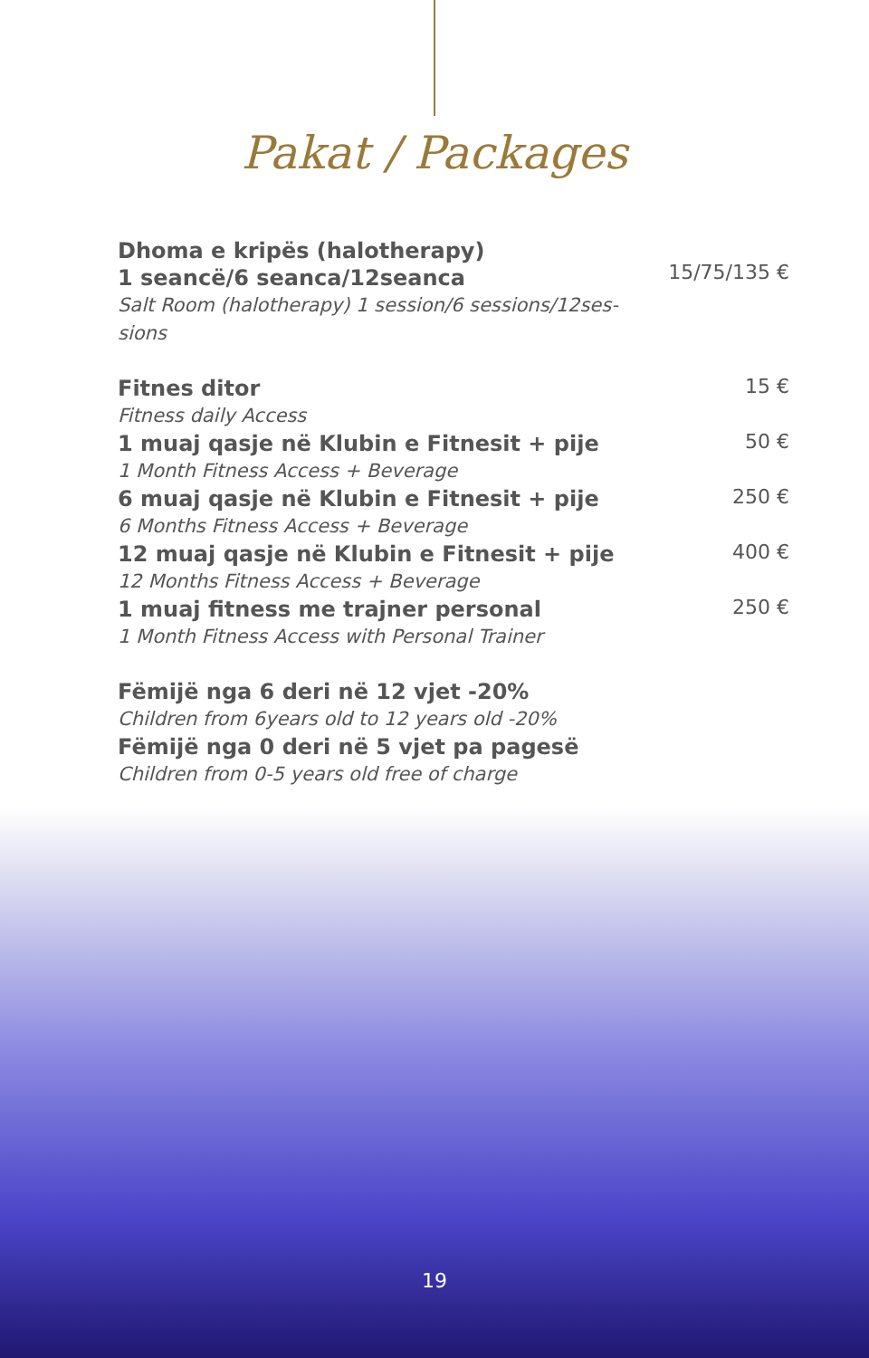Pakat / Packages
Dhoma e kripës (halotherapy)
1 seancë/6 seanca/12seanca
Salt Room (halotherapy) 1 session/6 sessions/12ses-
sions
15/75/135 €
Fitnes ditor
Fitness daily Access
15 €
1 muaj qasje në Klubin e Fitnesit + pije
1 Month Fitness Access + Beverage
50 €
6 muaj qasje në Klubin e Fitnesit + pije
6 Months Fitness Access + Beverage
250 €
12 muaj qasje në Klubin e Fitnesit + pije
12 Months Fitness Access + Beverage
400 €
1 muaj fitness me trajner personal
1 Month Fitness Access with Personal Trainer
250 €
Fëmijë nga 6 deri në 12 vjet -20%
Children from 6years old to 12 years old -20%
Fëmijë nga 0 deri në 5 vjet pa pagesë
Children from 0-5 years old free of charge
19